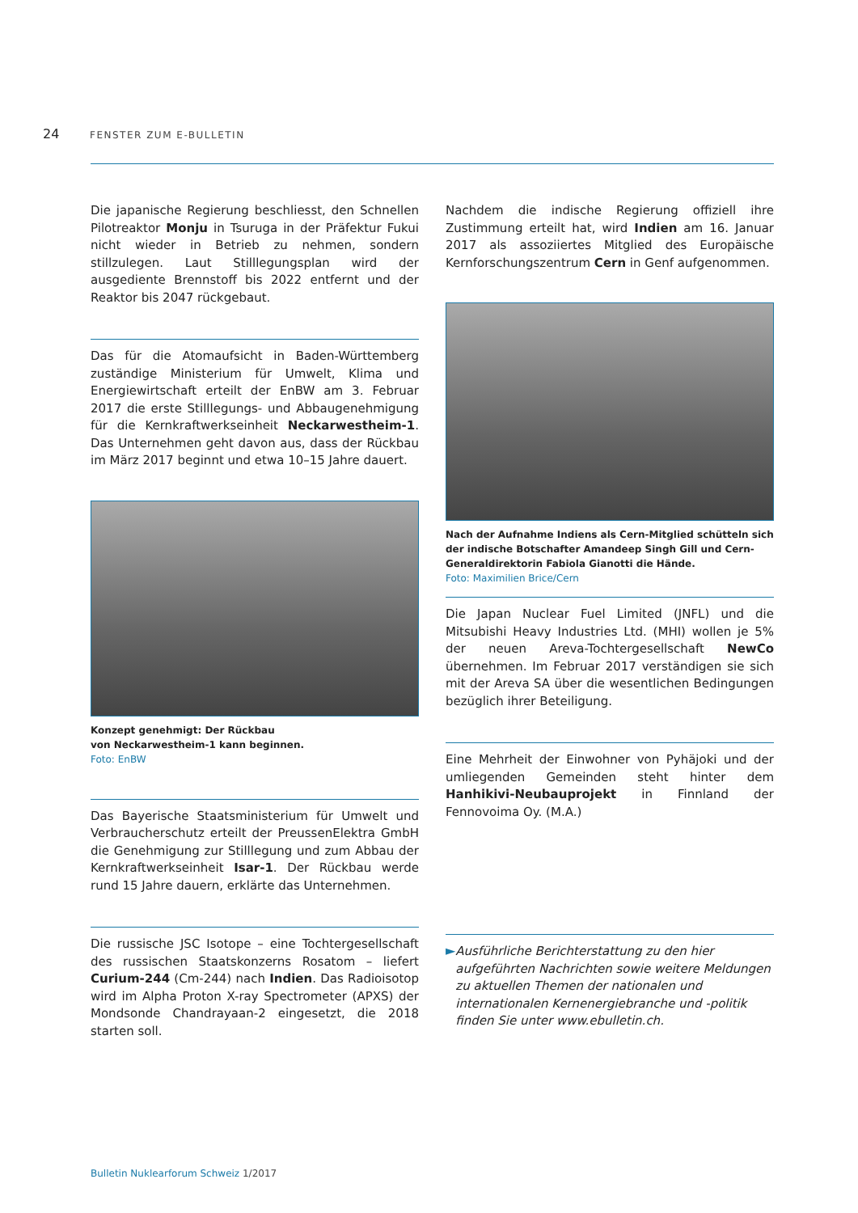24 FENSTER ZUM E-BULLETIN
Die japanische Regierung beschliesst, den Schnellen Pilotreaktor Monju in Tsuruga in der Präfektur Fukui nicht wieder in Betrieb zu nehmen, sondern stillzulegen. Laut Stilllegungsplan wird der ausgediente Brennstoff bis 2022 entfernt und der Reaktor bis 2047 rückgebaut.
Das für die Atomaufsicht in Baden-Württemberg zuständige Ministerium für Umwelt, Klima und Energiewirtschaft erteilt der EnBW am 3. Februar 2017 die erste Stilllegungs- und Abbaugenehmigung für die Kernkraftwerkseinheit Neckarwestheim-1. Das Unternehmen geht davon aus, dass der Rückbau im März 2017 beginnt und etwa 10–15 Jahre dauert.
Konzept genehmigt: Der Rückbau
von Neckarwestheim-1 kann beginnen.
Foto: EnBW
Das Bayerische Staatsministerium für Umwelt und Verbraucherschutz erteilt der PreussenElektra GmbH die Genehmigung zur Stilllegung und zum Abbau der Kernkraftwerkseinheit Isar-1. Der Rückbau werde rund 15 Jahre dauern, erklärte das Unternehmen.
Die russische JSC Isotope – eine Tochtergesellschaft des russischen Staatskonzerns Rosatom – liefert Curium-244 (Cm-244) nach Indien. Das Radioisotop wird im Alpha Proton X-ray Spectrometer (APXS) der Mondsonde Chandrayaan-2 eingesetzt, die 2018 starten soll.
Nachdem die indische Regierung offiziell ihre Zustimmung erteilt hat, wird Indien am 16. Januar 2017 als assoziiertes Mitglied des Europäische Kernforschungszentrum Cern in Genf aufgenommen.
Nach der Aufnahme Indiens als Cern-Mitglied schütteln sich der indische Botschafter Amandeep Singh Gill und Cern-Generaldirektorin Fabiola Gianotti die Hände.
Foto: Maximilien Brice/Cern
Die Japan Nuclear Fuel Limited (JNFL) und die Mitsubishi Heavy Industries Ltd. (MHI) wollen je 5% der neuen Areva-Tochtergesellschaft NewCo übernehmen. Im Februar 2017 verständigen sie sich mit der Areva SA über die wesentlichen Bedingungen bezüglich ihrer Beteiligung.
Eine Mehrheit der Einwohner von Pyhäjoki und der umliegenden Gemeinden steht hinter dem Hanhikivi-Neubauprojekt in Finnland der Fennovoima Oy. (M.A.)
►
Ausführliche Berichterstattung zu den hier aufgeführten Nachrichten sowie weitere Meldungen zu aktuellen Themen der nationalen und internationalen Kernenergiebranche und -politik finden Sie unter www.ebulletin.ch.
Bulletin Nuklearforum Schweiz 1/2017